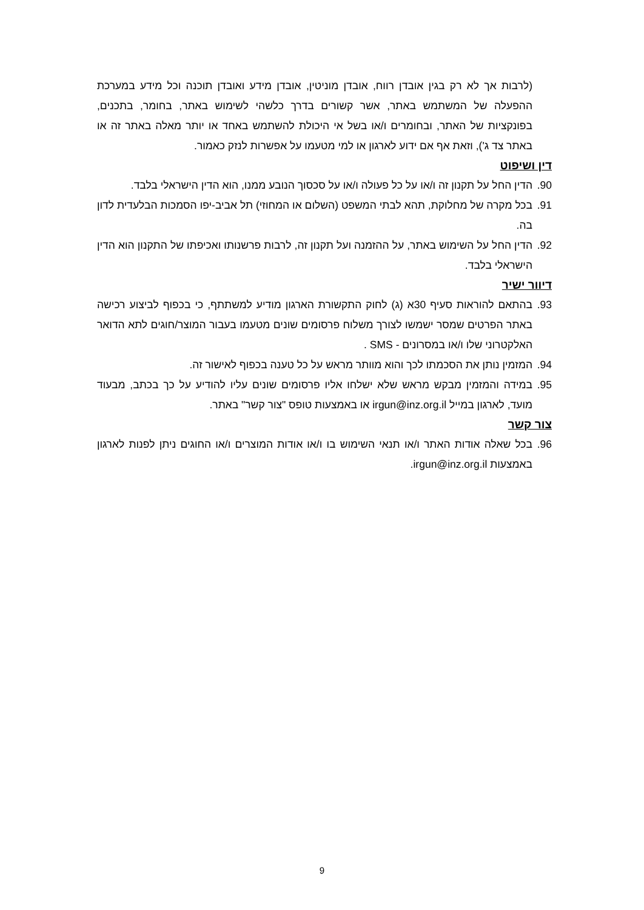(לרבות אך לא רק בגין אובדן רווח, אובדן מוניטין, אובדן מידע ואובדן תוכנה וכל מידע במערכת ההפעלה של המשתמש באתר, אשר קשורים בדרך כלשהי לשימוש באתר, בחומר, בתכנים, בפונקציות של האתר, ובחומרים ו/או בשל אי היכולת להשתמש באחד או יותר מאלה באתר זה או באתר צד ג'), וזאת אף אם ידוע לארגון או למי מטעמו על אפשרות לנזק כאמור.
דין ושיפוט
90. הדין החל על תקנון זה ו/או על כל פעולה ו/או על סכסוך הנובע ממנו, הוא הדין הישראלי בלבד.
91. בכל מקרה של מחלוקת, תהא לבתי המשפט (השלום או המחוזי) תל אביב-יפו הסמכות הבלעדית לדון בה.
92. הדין החל על השימוש באתר, על ההזמנה ועל תקנון זה, לרבות פרשנותו ואכיפתו של התקנון הוא הדין הישראלי בלבד.
דיוור ישיר
93. בהתאם להוראות סעיף 30א (ג) לחוק התקשורת הארגון מודיע למשתתף, כי בכפוף לביצוע רכישה באתר הפרטים שמסר ישמשו לצורך משלוח פרסומים שונים מטעמו בעבור המוצר/חוגים לתא הדואר האלקטרוני שלו ו/או במסרונים - SMS .
94. המזמין נותן את הסכמתו לכך והוא מוותר מראש על כל טענה בכפוף לאישור זה.
95. במידה והמזמין מבקש מראש שלא ישלחו אליו פרסומים שונים עליו להודיע על כך בכתב, מבעוד מועד, לארגון במייל irgun@inz.org.il או באמצעות טופס "צור קשר" באתר.
צור קשר
96. בכל שאלה אודות האתר ו/או תנאי השימוש בו ו/או אודות המוצרים ו/או החוגים ניתן לפנות לארגון באמצעות irgun@inz.org.il.
9